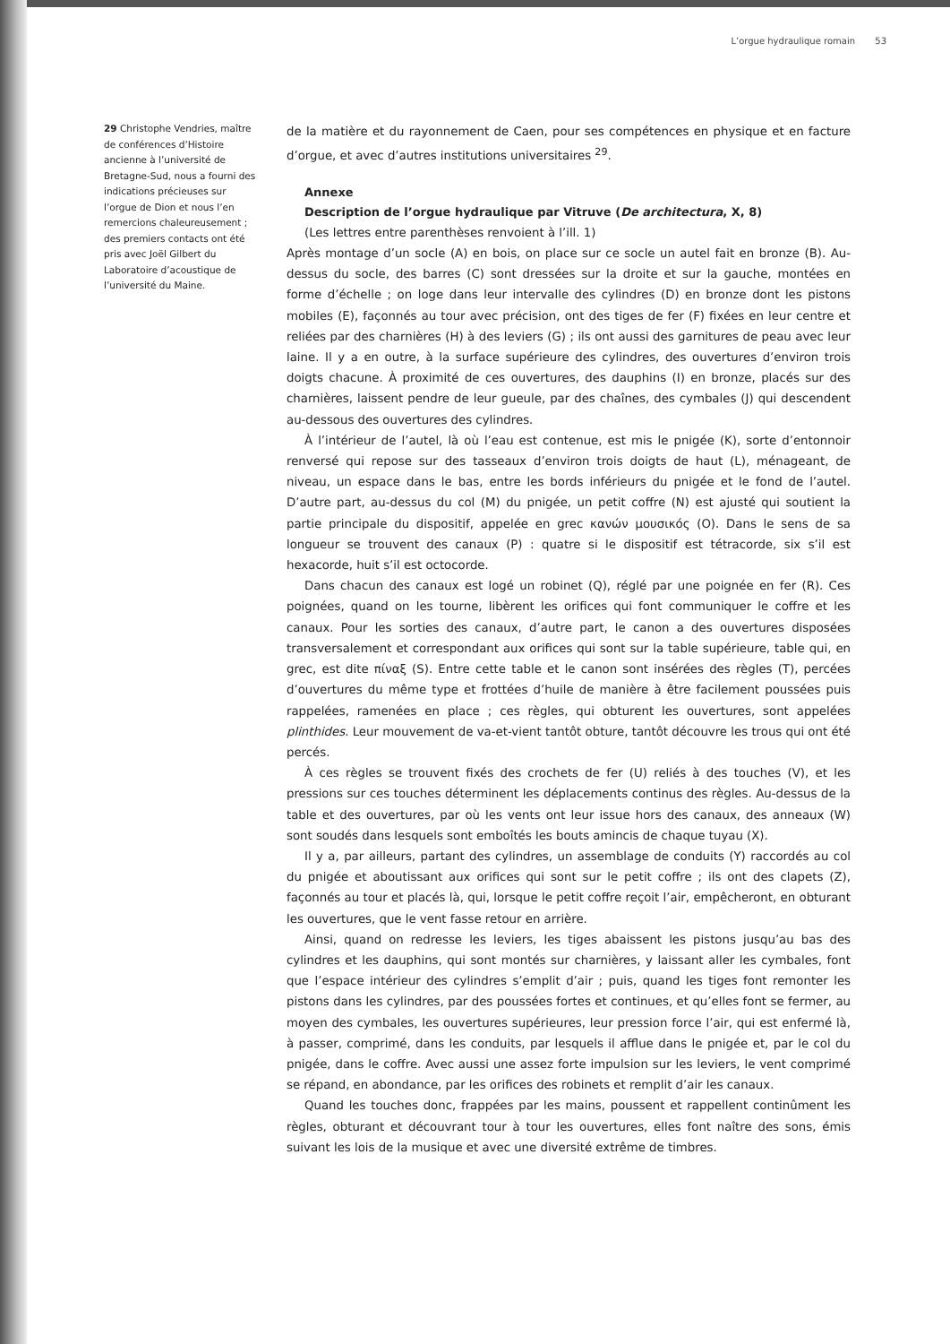L’orgue hydraulique romain 53
29 Christophe Vendries, maître de conférences d’Histoire ancienne à l’université de Bretagne-Sud, nous a fourni des indications précieuses sur l’orgue de Dion et nous l’en remercions chaleureusement ; des premiers contacts ont été pris avec Joël Gilbert du Laboratoire d’acoustique de l’université du Maine.
de la matière et du rayonnement de Caen, pour ses compétences en physique et en facture d’orgue, et avec d’autres institutions universitaires <sup>29</sup>.
Annexe
Description de l’orgue hydraulique par Vitruve (De architectura, X, 8)
(Les lettres entre parenthèses renvoient à l’ill. 1)
Après montage d’un socle (A) en bois, on place sur ce socle un autel fait en bronze (B). Au-dessus du socle, des barres (C) sont dressées sur la droite et sur la gauche, montées en forme d’échelle ; on loge dans leur intervalle des cylindres (D) en bronze dont les pistons mobiles (E), façonnés au tour avec précision, ont des tiges de fer (F) fixées en leur centre et reliées par des charnières (H) à des leviers (G) ; ils ont aussi des garnitures de peau avec leur laine. Il y a en outre, à la surface supérieure des cylindres, des ouvertures d’environ trois doigts chacune. À proximité de ces ouvertures, des dauphins (I) en bronze, placés sur des charnières, laissent pendre de leur gueule, par des chaînes, des cymbales (J) qui descendent au-dessous des ouvertures des cylindres.
À l’intérieur de l’autel, là où l’eau est contenue, est mis le pnigée (K), sorte d’entonnoir renversé qui repose sur des tasseaux d’environ trois doigts de haut (L), ménageant, de niveau, un espace dans le bas, entre les bords inférieurs du pnigée et le fond de l’autel. D’autre part, au-dessus du col (M) du pnigée, un petit coffre (N) est ajusté qui soutient la partie principale du dispositif, appelée en grec κανών μουσικός (O). Dans le sens de sa longueur se trouvent des canaux (P) : quatre si le dispositif est tétracorde, six s’il est hexacorde, huit s’il est octocorde.
Dans chacun des canaux est logé un robinet (Q), réglé par une poignée en fer (R). Ces poignées, quand on les tourne, libèrent les orifices qui font communiquer le coffre et les canaux. Pour les sorties des canaux, d’autre part, le canon a des ouvertures disposées transversalement et correspondant aux orifices qui sont sur la table supérieure, table qui, en grec, est dite πίναξ (S). Entre cette table et le canon sont insérées des règles (T), percées d’ouvertures du même type et frottées d’huile de manière à être facilement poussées puis rappelées, ramenées en place ; ces règles, qui obturent les ouvertures, sont appelées plinthides. Leur mouvement de va-et-vient tantôt obture, tantôt découvre les trous qui ont été percés.
À ces règles se trouvent fixés des crochets de fer (U) reliés à des touches (V), et les pressions sur ces touches déterminent les déplacements continus des règles. Au-dessus de la table et des ouvertures, par où les vents ont leur issue hors des canaux, des anneaux (W) sont soudés dans lesquels sont emboîtés les bouts amincis de chaque tuyau (X).
Il y a, par ailleurs, partant des cylindres, un assemblage de conduits (Y) raccordés au col du pnigée et aboutissant aux orifices qui sont sur le petit coffre ; ils ont des clapets (Z), façonnés au tour et placés là, qui, lorsque le petit coffre reçoit l’air, empêcheront, en obturant les ouvertures, que le vent fasse retour en arrière.
Ainsi, quand on redresse les leviers, les tiges abaissent les pistons jusqu’au bas des cylindres et les dauphins, qui sont montés sur charnières, y laissant aller les cymbales, font que l’espace intérieur des cylindres s’emplit d’air ; puis, quand les tiges font remonter les pistons dans les cylindres, par des poussées fortes et continues, et qu’elles font se fermer, au moyen des cymbales, les ouvertures supérieures, leur pression force l’air, qui est enfermé là, à passer, comprimé, dans les conduits, par lesquels il afflue dans le pnigée et, par le col du pnigée, dans le coffre. Avec aussi une assez forte impulsion sur les leviers, le vent comprimé se répand, en abondance, par les orifices des robinets et remplit d’air les canaux.
Quand les touches donc, frappées par les mains, poussent et rappellent continûment les règles, obturant et découvrant tour à tour les ouvertures, elles font naître des sons, émis suivant les lois de la musique et avec une diversité extrême de timbres.